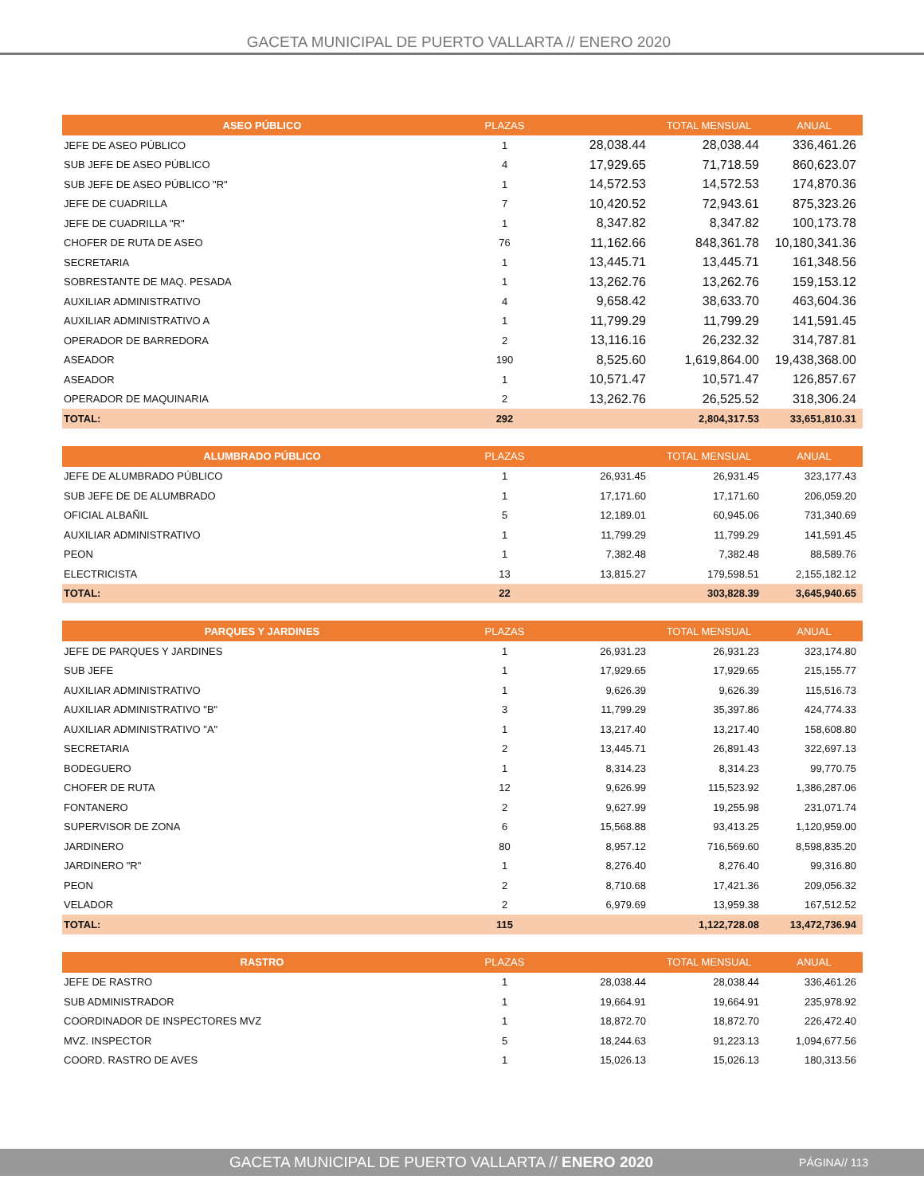GACETA MUNICIPAL DE PUERTO VALLARTA // ENERO 2020
| ASEO PÚBLICO | PLAZAS | | TOTAL MENSUAL | ANUAL |
| --- | --- | --- | --- | --- |
| JEFE DE ASEO PÚBLICO | 1 | 28,038.44 | 28,038.44 | 336,461.26 |
| SUB JEFE DE ASEO PÚBLICO | 4 | 17,929.65 | 71,718.59 | 860,623.07 |
| SUB JEFE DE ASEO PÚBLICO "R" | 1 | 14,572.53 | 14,572.53 | 174,870.36 |
| JEFE DE CUADRILLA | 7 | 10,420.52 | 72,943.61 | 875,323.26 |
| JEFE DE CUADRILLA "R" | 1 | 8,347.82 | 8,347.82 | 100,173.78 |
| CHOFER DE RUTA DE ASEO | 76 | 11,162.66 | 848,361.78 | 10,180,341.36 |
| SECRETARIA | 1 | 13,445.71 | 13,445.71 | 161,348.56 |
| SOBRESTANTE DE MAQ. PESADA | 1 | 13,262.76 | 13,262.76 | 159,153.12 |
| AUXILIAR ADMINISTRATIVO | 4 | 9,658.42 | 38,633.70 | 463,604.36 |
| AUXILIAR ADMINISTRATIVO A | 1 | 11,799.29 | 11,799.29 | 141,591.45 |
| OPERADOR DE BARREDORA | 2 | 13,116.16 | 26,232.32 | 314,787.81 |
| ASEADOR | 190 | 8,525.60 | 1,619,864.00 | 19,438,368.00 |
| ASEADOR | 1 | 10,571.47 | 10,571.47 | 126,857.67 |
| OPERADOR DE MAQUINARIA | 2 | 13,262.76 | 26,525.52 | 318,306.24 |
| TOTAL: | 292 | | 2,804,317.53 | 33,651,810.31 |
| ALUMBRADO PÚBLICO | PLAZAS | | TOTAL MENSUAL | ANUAL |
| --- | --- | --- | --- | --- |
| JEFE DE ALUMBRADO PÚBLICO | 1 | 26,931.45 | 26,931.45 | 323,177.43 |
| SUB JEFE DE DE ALUMBRADO | 1 | 17,171.60 | 17,171.60 | 206,059.20 |
| OFICIAL ALBAÑIL | 5 | 12,189.01 | 60,945.06 | 731,340.69 |
| AUXILIAR ADMINISTRATIVO | 1 | 11,799.29 | 11,799.29 | 141,591.45 |
| PEON | 1 | 7,382.48 | 7,382.48 | 88,589.76 |
| ELECTRICISTA | 13 | 13,815.27 | 179,598.51 | 2,155,182.12 |
| TOTAL: | 22 | | 303,828.39 | 3,645,940.65 |
| PARQUES Y JARDINES | PLAZAS | | TOTAL MENSUAL | ANUAL |
| --- | --- | --- | --- | --- |
| JEFE DE PARQUES Y JARDINES | 1 | 26,931.23 | 26,931.23 | 323,174.80 |
| SUB JEFE | 1 | 17,929.65 | 17,929.65 | 215,155.77 |
| AUXILIAR ADMINISTRATIVO | 1 | 9,626.39 | 9,626.39 | 115,516.73 |
| AUXILIAR ADMINISTRATIVO "B" | 3 | 11,799.29 | 35,397.86 | 424,774.33 |
| AUXILIAR ADMINISTRATIVO "A" | 1 | 13,217.40 | 13,217.40 | 158,608.80 |
| SECRETARIA | 2 | 13,445.71 | 26,891.43 | 322,697.13 |
| BODEGUERO | 1 | 8,314.23 | 8,314.23 | 99,770.75 |
| CHOFER DE RUTA | 12 | 9,626.99 | 115,523.92 | 1,386,287.06 |
| FONTANERO | 2 | 9,627.99 | 19,255.98 | 231,071.74 |
| SUPERVISOR DE ZONA | 6 | 15,568.88 | 93,413.25 | 1,120,959.00 |
| JARDINERO | 80 | 8,957.12 | 716,569.60 | 8,598,835.20 |
| JARDINERO "R" | 1 | 8,276.40 | 8,276.40 | 99,316.80 |
| PEON | 2 | 8,710.68 | 17,421.36 | 209,056.32 |
| VELADOR | 2 | 6,979.69 | 13,959.38 | 167,512.52 |
| TOTAL: | 115 | | 1,122,728.08 | 13,472,736.94 |
| RASTRO | PLAZAS | | TOTAL MENSUAL | ANUAL |
| --- | --- | --- | --- | --- |
| JEFE DE RASTRO | 1 | 28,038.44 | 28,038.44 | 336,461.26 |
| SUB ADMINISTRADOR | 1 | 19,664.91 | 19,664.91 | 235,978.92 |
| COORDINADOR DE INSPECTORES MVZ | 1 | 18,872.70 | 18,872.70 | 226,472.40 |
| MVZ. INSPECTOR | 5 | 18,244.63 | 91,223.13 | 1,094,677.56 |
| COORD. RASTRO DE AVES | 1 | 15,026.13 | 15,026.13 | 180,313.56 |
GACETA MUNICIPAL DE PUERTO VALLARTA // ENERO 2020 PÁGINA// 113